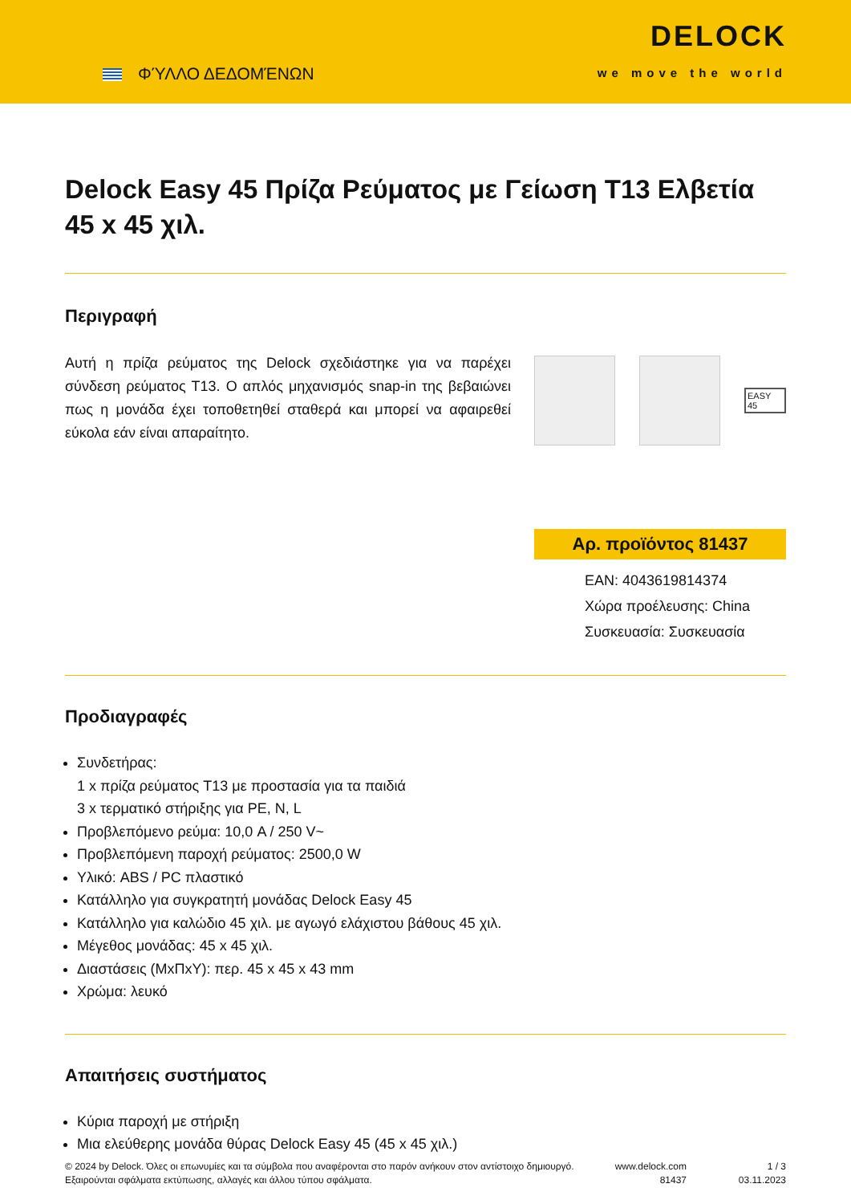ΦΎΛΛΟ ΔΕΔΟΜΈΝΩΝ
DELOCK
we move the world
Delock Easy 45 Πρίζα Ρεύματος με Γείωση T13 Ελβετία 45 x 45 χιλ.
Περιγραφή
Αυτή η πρίζα ρεύματος της Delock σχεδιάστηκε για να παρέχει σύνδεση ρεύματος T13. Ο απλός μηχανισμός snap-in της βεβαιώνει πως η μονάδα έχει τοποθετηθεί σταθερά και μπορεί να αφαιρεθεί εύκολα εάν είναι απαραίτητο.
EASY 45
Αρ. προϊόντος 81437
EAN: 4043619814374
Χώρα προέλευσης: China
Συσκευασία: Συσκευασία
Προδιαγραφές
Συνδετήρας:
1 x πρίζα ρεύματος T13 με προστασία για τα παιδιά
3 x τερματικό στήριξης για PE, N, L
Προβλεπόμενο ρεύμα: 10,0 A / 250 V~
Προβλεπόμενη παροχή ρεύματος: 2500,0 W
Υλικό: ABS / PC πλαστικό
Κατάλληλο για συγκρατητή μονάδας Delock Easy 45
Κατάλληλο για καλώδιο 45 χιλ. με αγωγό ελάχιστου βάθους 45 χιλ.
Μέγεθος μονάδας: 45 x 45 χιλ.
Διαστάσεις (ΜxΠxΥ): περ. 45 x 45 x 43 mm
Χρώμα: λευκό
Απαιτήσεις συστήματος
Κύρια παροχή με στήριξη
Μια ελεύθερης μονάδα θύρας Delock Easy 45 (45 x 45 χιλ.)
© 2024 by Delock. Όλες οι επωνυμίες και τα σύμβολα που αναφέρονται στο παρόν ανήκουν στον αντίστοιχο δημιουργό. Εξαιρούνται σφάλματα εκτύπωσης, αλλαγές και άλλου τύπου σφάλματα.
www.delock.com
81437
1 / 3
03.11.2023